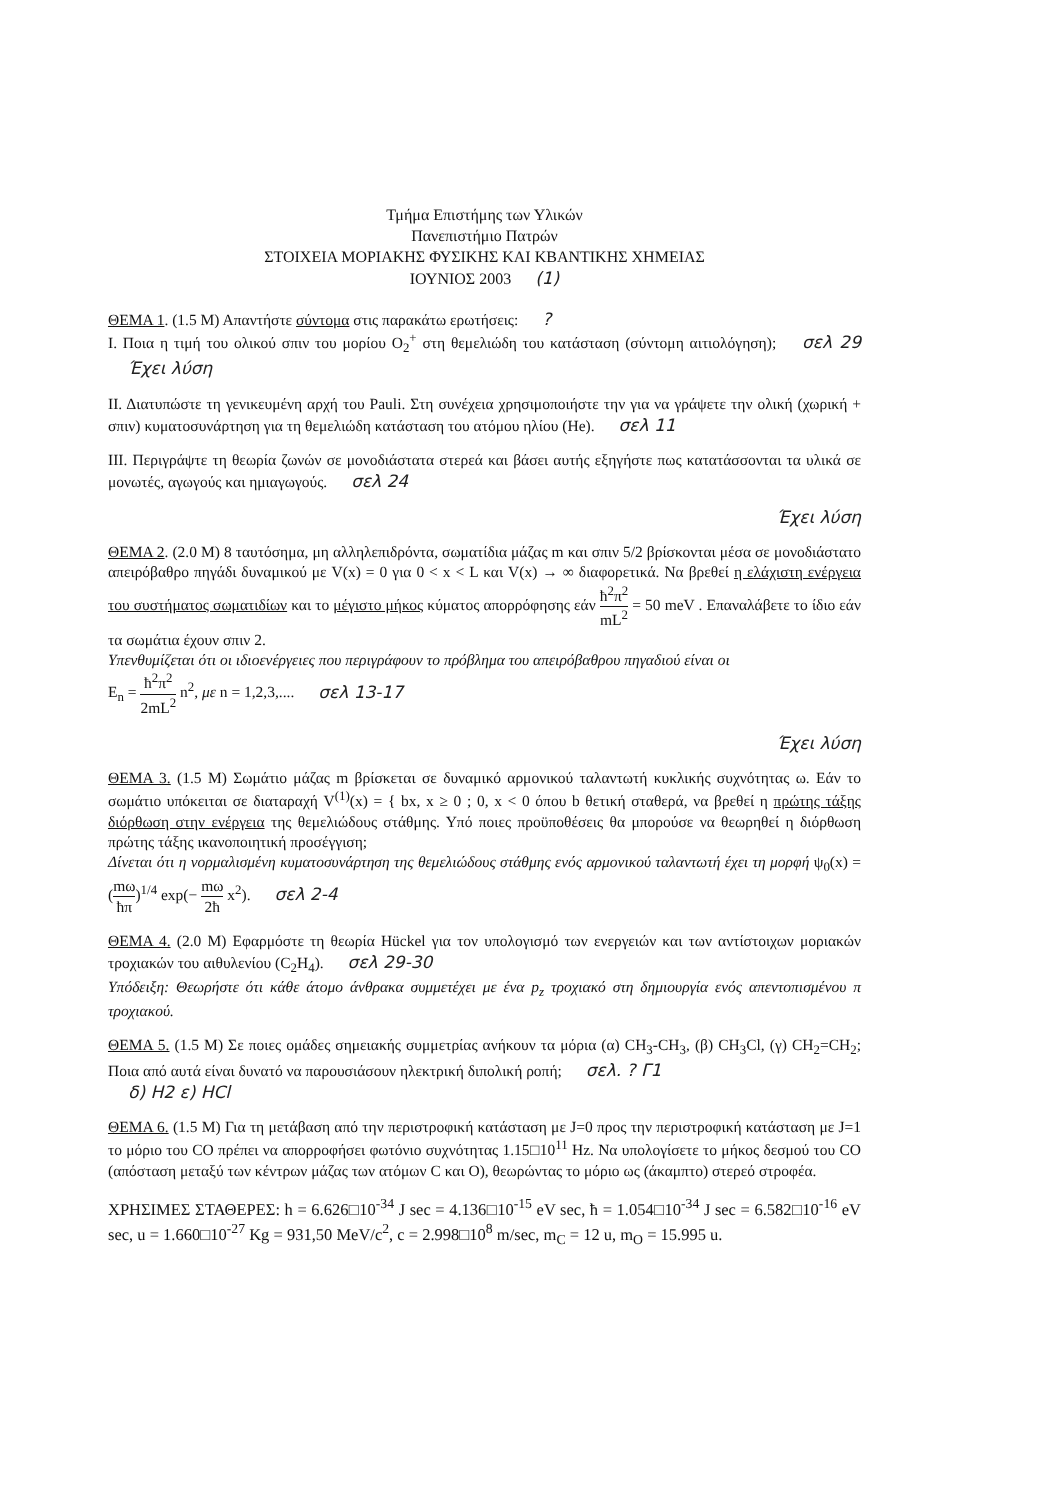Τμήμα Επιστήμης των Υλικών
Πανεπιστήμιο Πατρών
ΣΤΟΙΧΕΙΑ ΜΟΡΙΑΚΗΣ ΦΥΣΙΚΗΣ ΚΑΙ ΚΒΑΝΤΙΚΗΣ ΧΗΜΕΙΑΣ
ΙΟΥΝΙΟΣ 2003 (1)
ΘΕΜΑ 1. (1.5 Μ) Απαντήστε σύντομα στις παρακάτω ερωτήσεις: ?
Ι. Ποια η τιμή του ολικού σπιν του μορίου O<sub>2</sub><sup>+</sup> στη θεμελιώδη του κατάσταση (σύντομη αιτιολόγηση); σελ 29 Έχει λύση
ΙΙ. Διατυπώστε τη γενικευμένη αρχή του Pauli. Στη συνέχεια χρησιμοποιήστε την για να γράψετε την ολική (χωρική + σπιν) κυματοσυνάρτηση για τη θεμελιώδη κατάσταση του ατόμου ηλίου (He). σελ 11
ΙΙΙ. Περιγράψτε τη θεωρία ζωνών σε μονοδιάστατα στερεά και βάσει αυτής εξηγήστε πως κατατάσσονται τα υλικά σε μονωτές, αγωγούς και ημιαγωγούς. σελ 24
Έχει λύση
ΘΕΜΑ 2. (2.0 Μ) 8 ταυτόσημα, μη αλληλεπιδρόντα, σωματίδια μάζας m και σπιν 5/2 βρίσκονται μέσα σε μονοδιάστατο απειρόβαθρο πηγάδι δυναμικού με V(x) = 0 για 0 < x < L και V(x) → ∞ διαφορετικά. Να βρεθεί η ελάχιστη ενέργεια του συστήματος σωματιδίων και το μέγιστο μήκος κύματος απορρόφησης εάν ħ<sup>2</sup>π<sup>2</sup> mL<sup>2</sup> = 50 meV . Επαναλάβετε το ίδιο εάν τα σωμάτια έχουν σπιν 2.
Υπενθυμίζεται ότι οι ιδιοενέργειες που περιγράφουν το πρόβλημα του απειρόβαθρου πηγαδιού είναι οι
E<sub>n</sub> = ħ<sup>2</sup>π<sup>2</sup> 2mL<sup>2</sup> n<sup>2</sup>, με n = 1,2,3,.... σελ 13-17
Έχει λύση
ΘΕΜΑ 3. (1.5 Μ) Σωμάτιο μάζας m βρίσκεται σε δυναμικό αρμονικού ταλαντωτή κυκλικής συχνότητας ω. Εάν το σωμάτιο υπόκειται σε διαταραχή V<sup>(1)</sup>(x) = { bx, x ≥ 0 ; 0, x < 0 όπου b θετική σταθερά, να βρεθεί η πρώτης τάξης διόρθωση στην ενέργεια της θεμελιώδους στάθμης. Υπό ποιες προϋποθέσεις θα μπορούσε να θεωρηθεί η διόρθωση πρώτης τάξης ικανοποιητική προσέγγιση;
Δίνεται ότι η νορμαλισμένη κυματοσυνάρτηση της θεμελιώδους στάθμης ενός αρμονικού ταλαντωτή έχει τη μορφή ψ<sub>0</sub>(x) = (mω ħπ)<sup>1/4</sup> exp(− mω 2ħ x<sup>2</sup>). σελ 2-4
ΘΕΜΑ 4. (2.0 Μ) Εφαρμόστε τη θεωρία Hückel για τον υπολογισμό των ενεργειών και των αντίστοιχων μοριακών τροχιακών του αιθυλενίου (C<sub>2</sub>H<sub>4</sub>). σελ 29-30
Υπόδειξη: Θεωρήστε ότι κάθε άτομο άνθρακα συμμετέχει με ένα p<sub>z</sub> τροχιακό στη δημιουργία ενός απεντοπισμένου π τροχιακού.
ΘΕΜΑ 5. (1.5 Μ) Σε ποιες ομάδες σημειακής συμμετρίας ανήκουν τα μόρια (α) CH<sub>3</sub>-CH<sub>3</sub>, (β) CH<sub>3</sub>Cl, (γ) CH<sub>2</sub>=CH<sub>2</sub>; Ποια από αυτά είναι δυνατό να παρουσιάσουν ηλεκτρική διπολική ροπή; σελ. ? Γ1
δ) H2 ε) HCl
ΘΕΜΑ 6. (1.5 Μ) Για τη μετάβαση από την περιστροφική κατάσταση με J=0 προς την περιστροφική κατάσταση με J=1 το μόριο του CO πρέπει να απορροφήσει φωτόνιο συχνότητας 1.15□10<sup>11</sup> Hz. Να υπολογίσετε το μήκος δεσμού του CO (απόσταση μεταξύ των κέντρων μάζας των ατόμων C και O), θεωρώντας το μόριο ως (άκαμπτο) στερεό στροφέα.
ΧΡΗΣΙΜΕΣ ΣΤΑΘΕΡΕΣ: h = 6.626□10<sup>-34</sup> J sec = 4.136□10<sup>-15</sup> eV sec, ħ = 1.054□10<sup>-34</sup> J sec = 6.582□10<sup>-16</sup> eV sec, u = 1.660□10<sup>-27</sup> Kg = 931,50 MeV/c<sup>2</sup>, c = 2.998□10<sup>8</sup> m/sec, m<sub>C</sub> = 12 u, m<sub>O</sub> = 15.995 u.